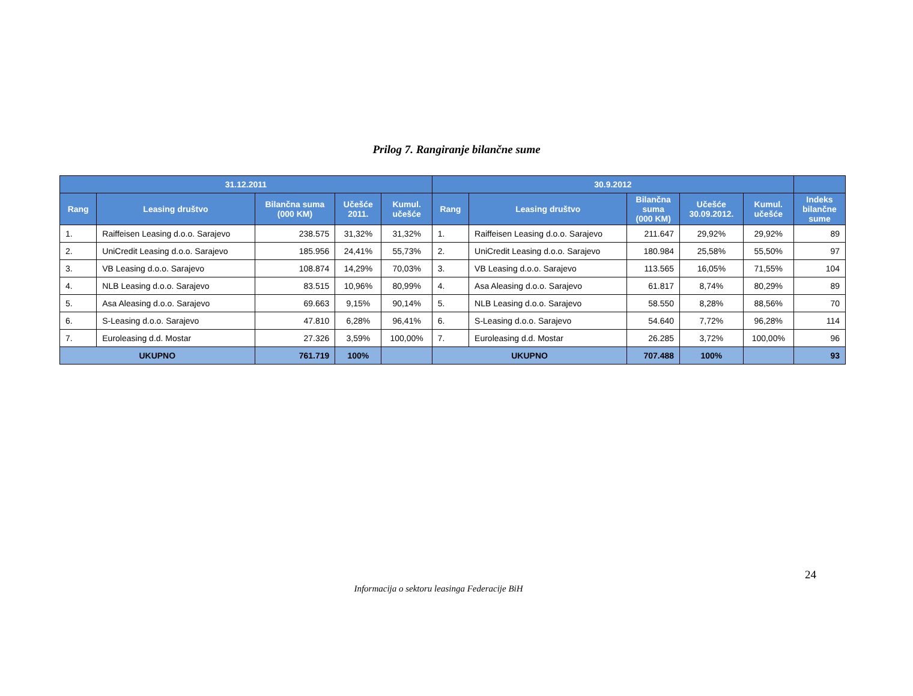Prilog 7. Rangiranje bilančne sume
| 31.12.2011 | | | | | 30.9.2012 | | | | | |
| --- | --- | --- | --- | --- | --- | --- | --- | --- | --- | --- |
| Rang | Leasing društvo | Bilančna suma (000 KM) | Učešće 2011. | Kumul. učešće | Rang | Leasing društvo | Bilančna suma (000 KM) | Učešće 30.09.2012. | Kumul. učešće | Indeks bilančne sume |
| 1. | Raiffeisen Leasing d.o.o. Sarajevo | 238.575 | 31,32% | 31,32% | 1. | Raiffeisen Leasing d.o.o. Sarajevo | 211.647 | 29,92% | 29,92% | 89 |
| 2. | UniCredit Leasing d.o.o. Sarajevo | 185.956 | 24,41% | 55,73% | 2. | UniCredit Leasing d.o.o. Sarajevo | 180.984 | 25,58% | 55,50% | 97 |
| 3. | VB Leasing d.o.o. Sarajevo | 108.874 | 14,29% | 70,03% | 3. | VB Leasing d.o.o. Sarajevo | 113.565 | 16,05% | 71,55% | 104 |
| 4. | NLB Leasing d.o.o. Sarajevo | 83.515 | 10,96% | 80,99% | 4. | Asa Aleasing d.o.o. Sarajevo | 61.817 | 8,74% | 80,29% | 89 |
| 5. | Asa Aleasing d.o.o. Sarajevo | 69.663 | 9,15% | 90,14% | 5. | NLB Leasing d.o.o. Sarajevo | 58.550 | 8,28% | 88,56% | 70 |
| 6. | S-Leasing d.o.o. Sarajevo | 47.810 | 6,28% | 96,41% | 6. | S-Leasing d.o.o. Sarajevo | 54.640 | 7,72% | 96,28% | 114 |
| 7. | Euroleasing d.d. Mostar | 27.326 | 3,59% | 100,00% | 7. | Euroleasing d.d. Mostar | 26.285 | 3,72% | 100,00% | 96 |
| UKUPNO | | 761.719 | 100% | | UKUPNO | | 707.488 | 100% | | 93 |
24
Informacija o sektoru leasinga Federacije BiH